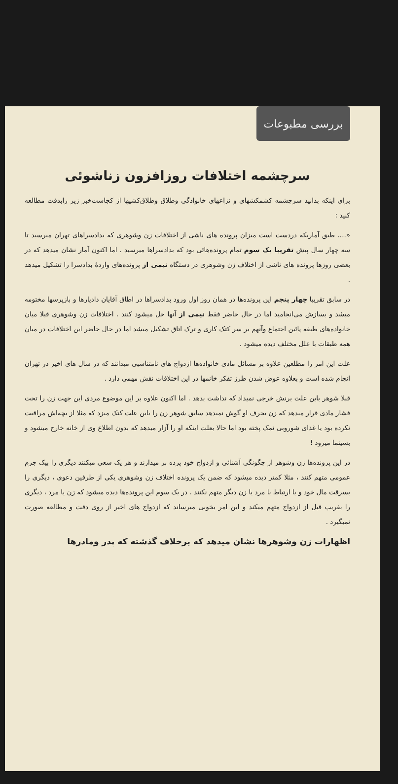بررسی مطبوعات
سرچشمه اختلافات روزافزون زناشوئی
برای اینکه بدانید سرچشمه کشمکشهای و نزاعهای خانوادگی وطلاق وطلاق‌کشیها از کجاست‌خبر زیر رابدقت مطالعه کنید :
«.... طبق آماریکه دردست است میزان پرونده های ناشی از اختلافات زن وشوهری که بدادسراهای تهران میرسید تا سه چهار سال پیش تقریبا یک سوم تمام پرونده‌هائی بود که بدادسراها میرسید . اما اکنون آمار نشان میدهد که در بعضی روزها پرونده های ناشی از اختلاف زن وشوهری در دستگاه نیمی از پرونده‌های واردۀ بدادسرا را تشکیل میدهد .
در سابق تقریبا چهار پنجم این پرونده‌ها در همان روز اول ورود بدادسراها در اطاق آقایان دادیارها و بازپرسها مختومه میشد و بسازش می‌انجامید اما در حال حاضر فقط نیمی از آنها حل میشود کنند . اختلافات زن وشوهری قبلا میان خانواده‌های طبقه پائین اجتماع وآنهم بر سر کتک کاری و ترک اتاق تشکیل میشد اما در حال حاضر این اختلافات در میان همه طبقات با علل مختلف دیده میشود .
علت این امر را مطلعین علاوه بر مسائل مادی خانواده‌ها ازدواج های نامتناسبی میدانند که در سال های اخیر در تهران انجام شده است و بعلاوه عوض شدن طرز تفکر خانمها در این اختلافات نقش مهمی دارد .
قبلا شوهر باین علت برنش خرجی نمیداد که نداشت بدهد . اما اکنون علاوه بر این موضوع مردی این جهت زن را تحت فشار مادی قرار میدهد که زن بحرف او گوش نمیدهد سابق شوهر زن را باین علت کتک میزد که مثلا از بچه‌اش مراقبت نکرده بود یا غذای شوروبی نمک پخته بود اما حالا بعلت اینکه او را آزار میدهد که بدون اطلاع وی از خانه خارج میشود و بسینما میرود !
در این پرونده‌ها زن وشوهر از چگونگی آشنائی و ازدواج خود پرده بر میدارند و هر یک سعی میکنند دیگری را بیک جرم عمومی متهم کنند ، مثلا کمتر دیده میشود که ضمن یک پرونده اختلاف زن وشوهری یکی از طرفین دعوی ، دیگری را بسرقت مال خود و یا ارتباط با مرد یا زن دیگر متهم نکنند . در یک سوم این پرونده‌ها دیده میشود که زن یا مرد ، دیگری را بفریب قبل از ازدواج متهم میکند و این امر بخوبی میرساند که ازدواج های اخیر از روی دقت و مطالعه صورت نمیگیرد .
اظهارات زن وشوهرها نشان میدهد که برخلاف گذشته که پدر ومادرها